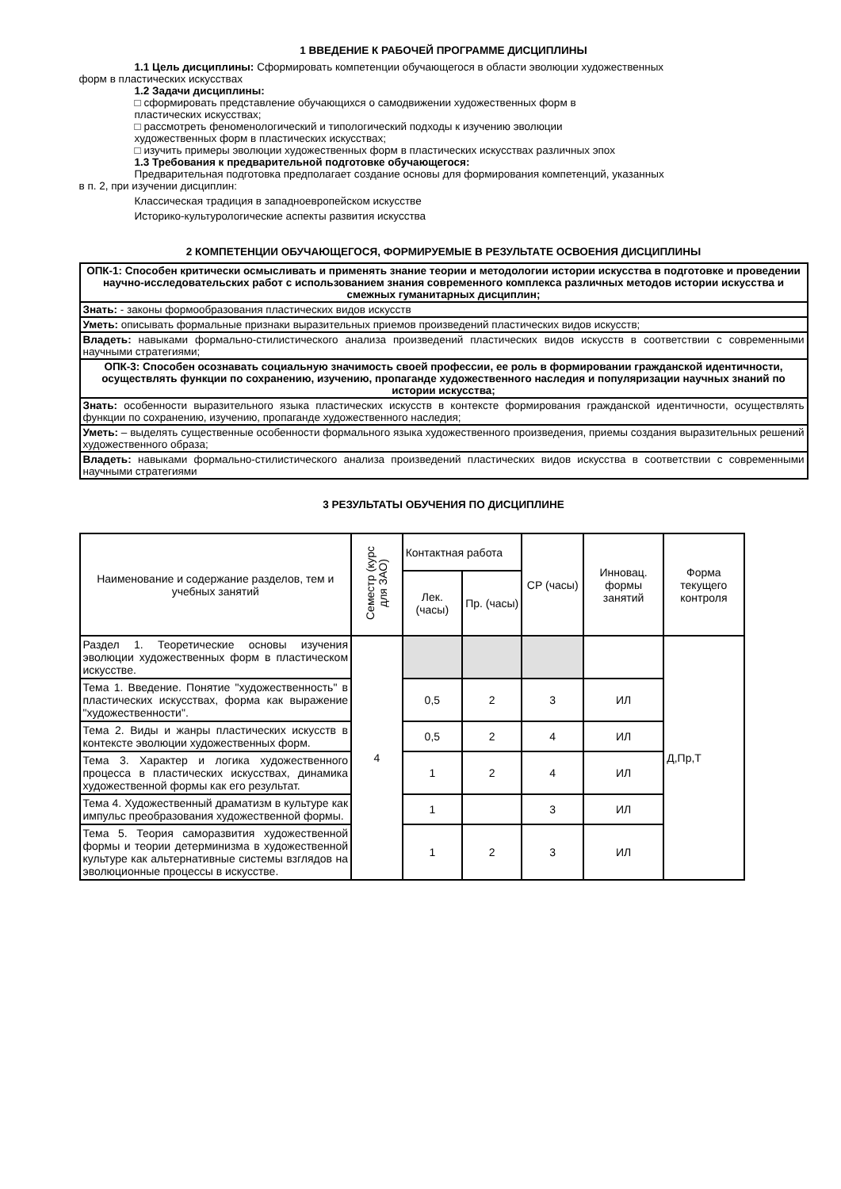1 ВВЕДЕНИЕ К РАБОЧЕЙ ПРОГРАММЕ ДИСЦИПЛИНЫ
1.1 Цель дисциплины: Сформировать компетенции обучающегося в области эволюции художественных
форм в пластических искусствах
1.2 Задачи дисциплины:
□ сформировать представление обучающихся о самодвижении художественных форм в
пластических искусствах;
□ рассмотреть феноменологический и типологический подходы к изучению эволюции
художественных форм в пластических искусствах;
□ изучить примеры эволюции художественных форм в пластических искусствах различных эпох
1.3 Требования к предварительной подготовке обучающегося:
Предварительная подготовка предполагает создание основы для формирования компетенций, указанных
в п. 2, при изучении дисциплин:
Классическая традиция в западноевропейском искусстве
Историко-культурологические аспекты развития искусства
2 КОМПЕТЕНЦИИ ОБУЧАЮЩЕГОСЯ, ФОРМИРУЕМЫЕ В РЕЗУЛЬТАТЕ ОСВОЕНИЯ ДИСЦИПЛИНЫ
| ОПК-1: Способен критически осмысливать и применять знание теории и методологии истории искусства в подготовке и проведении научно-исследовательских работ с использованием знания современного комплекса различных методов истории искусства и смежных гуманитарных дисциплин; |
| Знать: - законы формообразования пластических видов искусств |
| Уметь: описывать формальные признаки выразительных приемов произведений пластических видов искусств; |
| Владеть: навыками формально-стилистического анализа произведений пластических видов искусств в соответствии с современными научными стратегиями; |
| ОПК-3: Способен осознавать социальную значимость своей профессии, ее роль в формировании гражданской идентичности, осуществлять функции по сохранению, изучению, пропаганде художественного наследия и популяризации научных знаний по истории искусства; |
| Знать: особенности выразительного языка пластических искусств в контексте формирования гражданской идентичности, осуществлять функции по сохранению, изучению, пропаганде художественного наследия; |
| Уметь: – выделять существенные особенности формального языка художественного произведения, приемы создания выразительных решений художественного образа; |
| Владеть: навыками формально-стилистического анализа произведений пластических видов искусства в соответствии с современными научными стратегиями |
3 РЕЗУЛЬТАТЫ ОБУЧЕНИЯ ПО ДИСЦИПЛИНЕ
| Наименование и содержание разделов, тем и учебных занятий | Семестр (курс для ЗАО) | Контактная работа | | СР (часы) | Инновац. формы занятий | Форма текущего контроля |
| --- | --- | --- | --- | --- | --- | --- |
| | | Лек. (часы) | Пр. (часы) | | | |
| Раздел 1. Теоретические основы изучения эволюции художественных форм в пластическом искусстве. | 4 | | | | | Д,Пр,Т |
| Тема 1. Введение. Понятие "художественность" в пластических искусствах, форма как выражение "художественности". | | 0,5 | 2 | 3 | ИЛ | |
| Тема 2. Виды и жанры пластических искусств в контексте эволюции художественных форм. | | 0,5 | 2 | 4 | ИЛ | |
| Тема 3. Характер и логика художественного процесса в пластических искусствах, динамика художественной формы как его результат. | | 1 | 2 | 4 | ИЛ | |
| Тема 4. Художественный драматизм в культуре как импульс преобразования художественной формы. | | 1 | | 3 | ИЛ | |
| Тема 5. Теория саморазвития художественной формы и теории детерминизма в художественной культуре как альтернативные системы взглядов на эволюционные процессы в искусстве. | | 1 | 2 | 3 | ИЛ | |